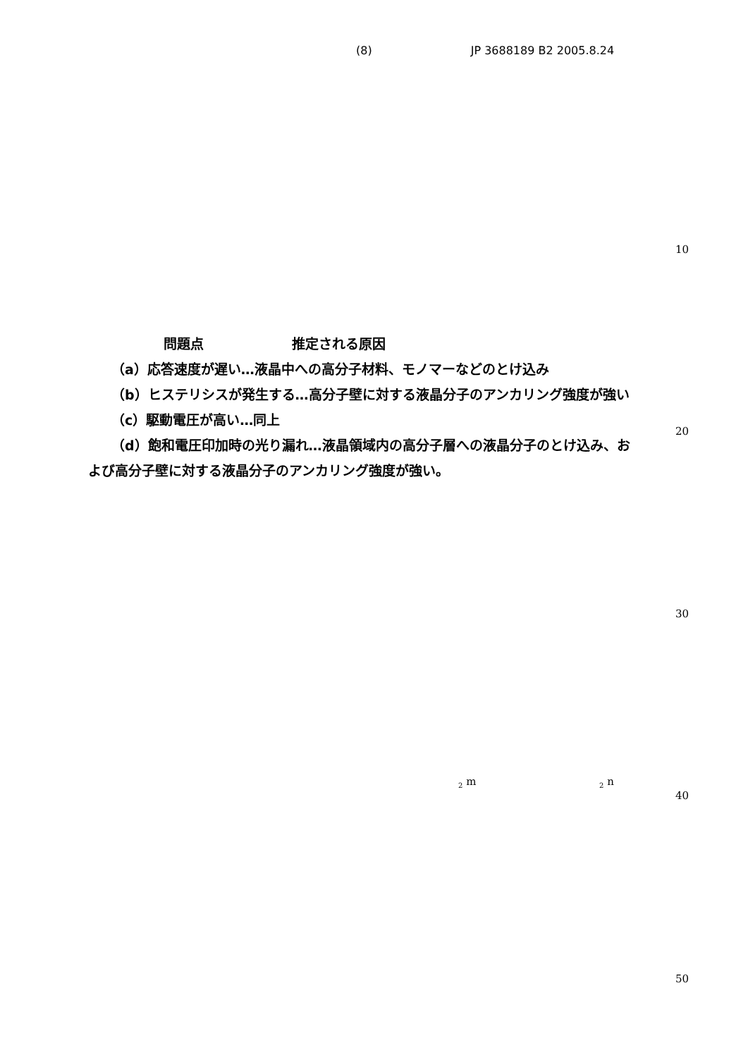(8) JP 3688189 B2 2005.8.24
10
20
30
40
50
問題点 推定される原因
（a）応答速度が遅い…液晶中への高分子材料、モノマーなどのとけ込み
（b）ヒステリシスが発生する…高分子壁に対する液晶分子のアンカリング強度が強い
（c）駆動電圧が高い…同上
（d）飽和電圧印加時の光り漏れ…液晶領域内の高分子層への液晶分子のとけ込み、および高分子壁に対する液晶分子のアンカリング強度が強い。
<sub>2</sub> m <sub>2</sub> n